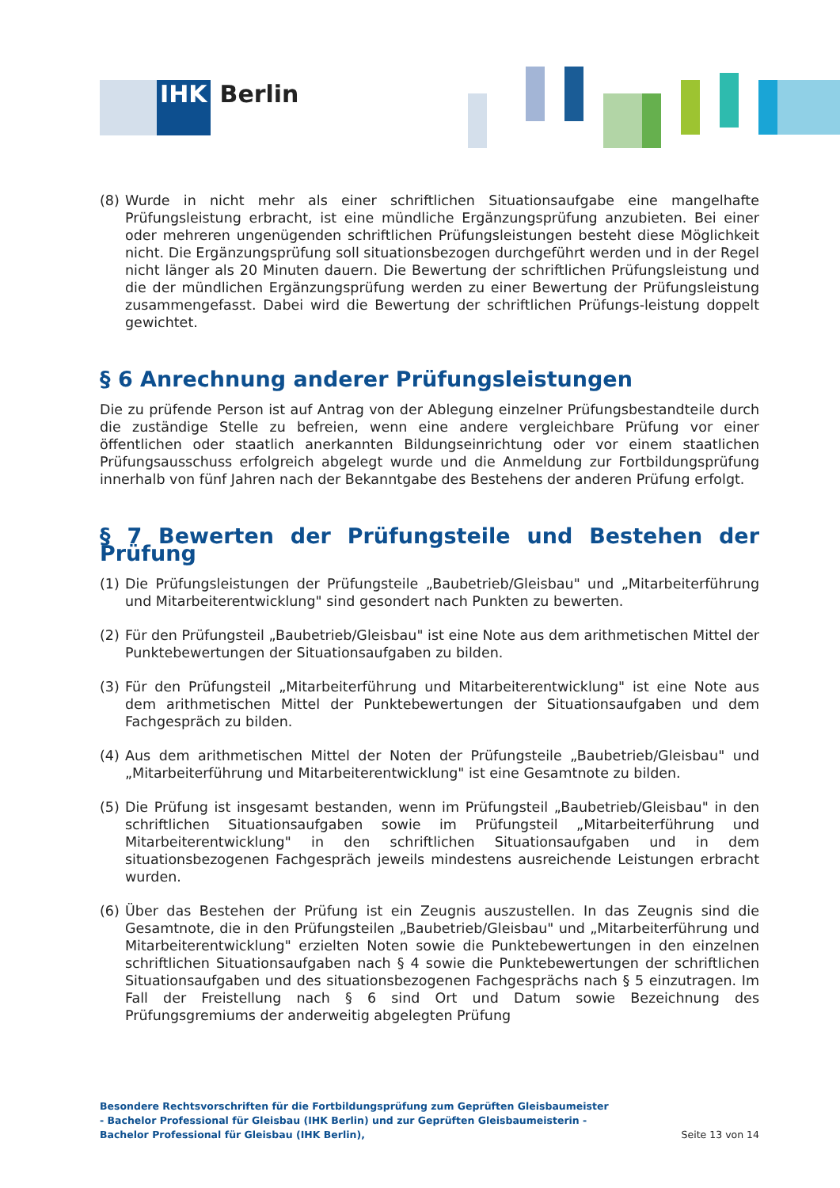IHK Berlin
(8) Wurde in nicht mehr als einer schriftlichen Situationsaufgabe eine mangelhafte Prüfungsleistung erbracht, ist eine mündliche Ergänzungsprüfung anzubieten. Bei einer oder mehreren ungenügenden schriftlichen Prüfungsleistungen besteht diese Möglichkeit nicht. Die Ergänzungsprüfung soll situationsbezogen durchgeführt werden und in der Regel nicht länger als 20 Minuten dauern. Die Bewertung der schriftlichen Prüfungsleistung und die der mündlichen Ergänzungsprüfung werden zu einer Bewertung der Prüfungsleistung zusammengefasst. Dabei wird die Bewertung der schriftlichen Prüfungs-leistung doppelt gewichtet.
§ 6 Anrechnung anderer Prüfungsleistungen
Die zu prüfende Person ist auf Antrag von der Ablegung einzelner Prüfungsbestandteile durch die zuständige Stelle zu befreien, wenn eine andere vergleichbare Prüfung vor einer öffentlichen oder staatlich anerkannten Bildungseinrichtung oder vor einem staatlichen Prüfungsausschuss erfolgreich abgelegt wurde und die Anmeldung zur Fortbildungsprüfung innerhalb von fünf Jahren nach der Bekanntgabe des Bestehens der anderen Prüfung erfolgt.
§ 7 Bewerten der Prüfungsteile und Bestehen der Prüfung
(1) Die Prüfungsleistungen der Prüfungsteile „Baubetrieb/Gleisbau" und „Mitarbeiterführung und Mitarbeiterentwicklung" sind gesondert nach Punkten zu bewerten.
(2) Für den Prüfungsteil „Baubetrieb/Gleisbau" ist eine Note aus dem arithmetischen Mittel der Punktebewertungen der Situationsaufgaben zu bilden.
(3) Für den Prüfungsteil „Mitarbeiterführung und Mitarbeiterentwicklung" ist eine Note aus dem arithmetischen Mittel der Punktebewertungen der Situationsaufgaben und dem Fachgespräch zu bilden.
(4) Aus dem arithmetischen Mittel der Noten der Prüfungsteile „Baubetrieb/Gleisbau" und „Mitarbeiterführung und Mitarbeiterentwicklung" ist eine Gesamtnote zu bilden.
(5) Die Prüfung ist insgesamt bestanden, wenn im Prüfungsteil „Baubetrieb/Gleisbau" in den schriftlichen Situationsaufgaben sowie im Prüfungsteil „Mitarbeiterführung und Mitarbeiterentwicklung" in den schriftlichen Situationsaufgaben und in dem situationsbezogenen Fachgespräch jeweils mindestens ausreichende Leistungen erbracht wurden.
(6) Über das Bestehen der Prüfung ist ein Zeugnis auszustellen. In das Zeugnis sind die Gesamtnote, die in den Prüfungsteilen „Baubetrieb/Gleisbau" und „Mitarbeiterführung und Mitarbeiterentwicklung" erzielten Noten sowie die Punktebewertungen in den einzelnen schriftlichen Situationsaufgaben nach § 4 sowie die Punktebewertungen der schriftlichen Situationsaufgaben und des situationsbezogenen Fachgesprächs nach § 5 einzutragen. Im Fall der Freistellung nach § 6 sind Ort und Datum sowie Bezeichnung des Prüfungsgremiums der anderweitig abgelegten Prüfung
Besondere Rechtsvorschriften für die Fortbildungsprüfung zum Geprüften Gleisbaumeister - Bachelor Professional für Gleisbau (IHK Berlin) und zur Geprüften Gleisbaumeisterin - Bachelor Professional für Gleisbau (IHK Berlin),
Seite 13 von 14